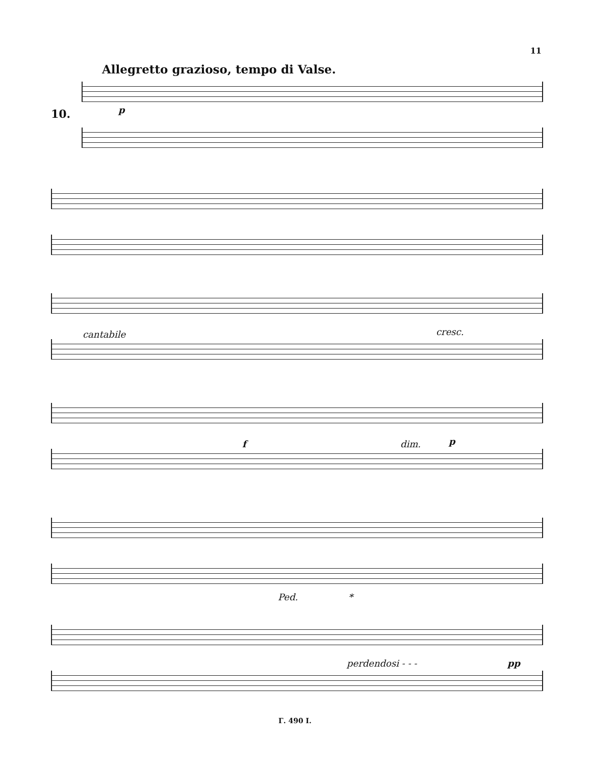11
Allegretto grazioso, tempo di Valse.
10. p
cantabile cresc.
f dim. p
Ped. *
perdendosi - - - pp
Г. 490 I.